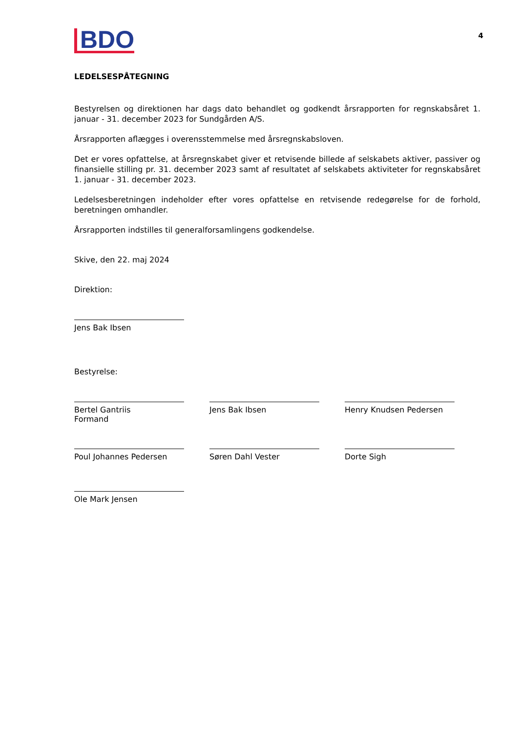BDO
4
LEDELSESPÅTEGNING
Bestyrelsen og direktionen har dags dato behandlet og godkendt årsrapporten for regnskabsåret 1. januar - 31. december 2023 for Sundgården A/S.
Årsrapporten aflægges i overensstemmelse med årsregnskabsloven.
Det er vores opfattelse, at årsregnskabet giver et retvisende billede af selskabets aktiver, passiver og finansielle stilling pr. 31. december 2023 samt af resultatet af selskabets aktiviteter for regnskabsåret 1. januar - 31. december 2023.
Ledelsesberetningen indeholder efter vores opfattelse en retvisende redegørelse for de forhold, beretningen omhandler.
Årsrapporten indstilles til generalforsamlingens godkendelse.
Skive, den 22. maj 2024
Direktion:
Jens Bak Ibsen
Bestyrelse:
Bertel Gantriis
Formand
Jens Bak Ibsen Henry Knudsen Pedersen
Poul Johannes Pedersen Søren Dahl Vester Dorte Sigh
Ole Mark Jensen